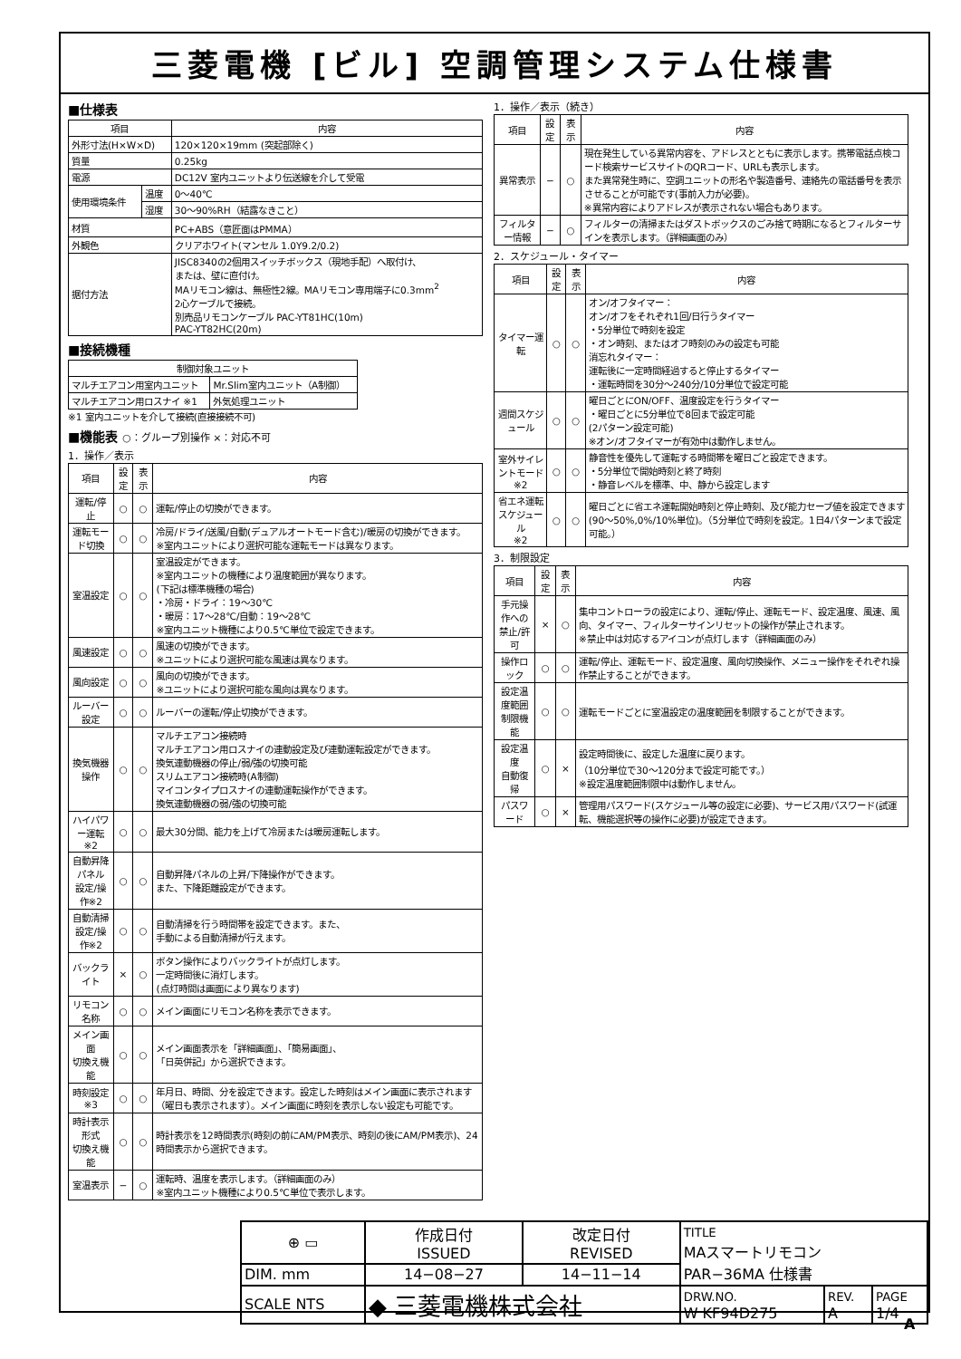三菱電機 [ビル] 空調管理システム仕様書
■仕様表
| 項目 | | 内容 |
| --- | --- | --- |
| 外形寸法(H×W×D) | | 120×120×19mm (突起部除く) |
| 質量 | | 0.25kg |
| 電源 | | DC12V 室内ユニットより伝送線を介して受電 |
| 使用環境条件 | 温度 | 0〜40℃ |
| | 湿度 | 30〜90%RH（結露なきこと） |
| 材質 | | PC+ABS（意匠面はPMMA） |
| 外観色 | | クリアホワイト(マンセル 1.0Y9.2/0.2) |
| 据付方法 | | JISC8340の2個用スイッチボックス（現地手配）へ取付け、 または、壁に直付け。 MAリモコン線は、無極性2線。MAリモコン専用端子に0.3mm<sup>2</sup> 2心ケーブルで接続。 別売品リモコンケーブル PAC-YT81HC(10m) PAC-YT82HC(20m) |
■接続機種
| 制御対象ユニット | |
| --- | --- |
| マルチエアコン用室内ユニット | Mr.Slim室内ユニット（A制御） |
| マルチエアコン用ロスナイ ※1 | 外気処理ユニット |
※1 室内ユニットを介して接続(直接接続不可)
■機能表 ○：グループ別操作 ×：対応不可
1．操作／表示
| 項目 | 設定 | 表示 | 内容 |
| --- | --- | --- | --- |
| 運転/停止 | ○ | ○ | 運転/停止の切換ができます。 |
| 運転モード切換 | ○ | ○ | 冷房/ドライ/送風/自動(デュアルオートモード含む)/暖房の切換ができます。 ※室内ユニットにより選択可能な運転モードは異なります。 |
| 室温設定 | ○ | ○ | 室温設定ができます。 ※室内ユニットの機種により温度範囲が異なります。 (下記は標準機種の場合) ・冷房・ドライ：19〜30℃ ・暖房：17〜28℃/自動：19〜28℃ ※室内ユニット機種により0.5℃単位で設定できます。 |
| 風速設定 | ○ | ○ | 風速の切換ができます。 ※ユニットにより選択可能な風速は異なります。 |
| 風向設定 | ○ | ○ | 風向の切換ができます。 ※ユニットにより選択可能な風向は異なります。 |
| ルーバー設定 | ○ | ○ | ルーバーの運転/停止切換ができます。 |
| 換気機器操作 | ○ | ○ | マルチエアコン接続時 マルチエアコン用ロスナイの連動設定及び連動運転設定ができます。 換気連動機器の停止/弱/強の切換可能 スリムエアコン接続時(A制御) マイコンタイプロスナイの連動運転操作ができます。 換気連動機器の弱/強の切換可能 |
| ハイパワー運転 ※2 | ○ | ○ | 最大30分間、能力を上げて冷房または暖房運転します。 |
| 自動昇降パネル 設定/操作※2 | ○ | ○ | 自動昇降パネルの上昇/下降操作ができます。 また、下降距離設定ができます。 |
| 自動清掃 設定/操作※2 | ○ | ○ | 自動清掃を行う時間帯を設定できます。また、 手動による自動清掃が行えます。 |
| バックライト | × | ○ | ボタン操作によりバックライトが点灯します。 一定時間後に消灯します。 (点灯時間は画面により異なります) |
| リモコン名称 | ○ | ○ | メイン画面にリモコン名称を表示できます。 |
| メイン画面 切換え機能 | ○ | ○ | メイン画面表示を「詳細画面」、「簡易画面」、 「日英併記」から選択できます。 |
| 時刻設定 ※3 | ○ | ○ | 年月日、時間、分を設定できます。設定した時刻はメイン画面に表示されます（曜日も表示されます）。メイン画面に時刻を表示しない設定も可能です。 |
| 時計表示形式 切換え機能 | ○ | ○ | 時計表示を12時間表示(時刻の前にAM/PM表示、時刻の後にAM/PM表示)、24時間表示から選択できます。 |
| 室温表示 | − | ○ | 運転時、温度を表示します。（詳細画面のみ） ※室内ユニット機種により0.5℃単位で表示します。 |
1．操作／表示（続き）
| 項目 | 設定 | 表示 | 内容 |
| --- | --- | --- | --- |
| 異常表示 | − | ○ | 現在発生している異常内容を、アドレスとともに表示します。携帯電話点検コード検索サービスサイトのQRコード、URLも表示します。 また異常発生時に、空調ユニットの形名や製造番号、連絡先の電話番号を表示させることが可能です(事前入力が必要)。 ※異常内容によりアドレスが表示されない場合もあります。 |
| フィルター情報 | − | ○ | フィルターの清掃またはダストボックスのごみ捨て時期になるとフィルターサインを表示します。（詳細画面のみ） |
2．スケジュール・タイマー
| 項目 | 設定 | 表示 | 内容 |
| --- | --- | --- | --- |
| タイマー運転 | ○ | ○ | オン/オフタイマー： オン/オフをそれぞれ1回/日行うタイマー ・5分単位で時刻を設定 ・オン時刻、またはオフ時刻のみの設定も可能 消忘れタイマー： 運転後に一定時間経過すると停止するタイマー ・運転時間を30分〜240分/10分単位で設定可能 |
| 週間スケジュール | ○ | ○ | 曜日ごとにON/OFF、温度設定を行うタイマー ・曜日ごとに5分単位で8回まで設定可能 (2パターン設定可能) ※オン/オフタイマーが有効中は動作しません。 |
| 室外サイレントモード ※2 | ○ | ○ | 静音性を優先して運転する時間帯を曜日ごと設定できます。 ・5分単位で開始時刻と終了時刻 ・静音レベルを標準、中、静から設定します |
| 省エネ運転 スケジュール ※2 | ○ | ○ | 曜日ごとに省エネ運転開始時刻と停止時刻、及び能力セーブ値を設定できます(90〜50%,0%/10%単位)。（5分単位で時刻を設定。1日4パターンまで設定可能。） |
3．制限設定
| 項目 | 設定 | 表示 | 内容 |
| --- | --- | --- | --- |
| 手元操作への 禁止/許可 | × | ○ | 集中コントローラの設定により、運転/停止、運転モード、設定温度、風速、風向、タイマー、フィルターサインリセットの操作が禁止されます。 ※禁止中は対応するアイコンが点灯します（詳細画面のみ） |
| 操作ロック | ○ | ○ | 運転/停止、運転モード、設定温度、風向切換操作、メニュー操作をそれぞれ操作禁止することができます。 |
| 設定温度範囲 制限機能 | ○ | ○ | 運転モードごとに室温設定の温度範囲を制限することができます。 |
| 設定温度 自動復帰 | ○ | × | 設定時間後に、設定した温度に戻ります。 （10分単位で30〜120分まで設定可能です。） ※設定温度範囲制限中は動作しません。 |
| パスワード | ○ | × | 管理用パスワード(スケジュール等の設定に必要)、サービス用パスワード(試運転、機能選択等の操作に必要)が設定できます。 |
| ⊕ ▭ | 作成日付 ISSUED | 改定日付 REVISED | TITLE MAスマートリモコン PAR−36MA 仕様書 | | |
| DIM. mm | 14−08−27 | 14−11−14 | | | |
| SCALE NTS | ◆ 三菱電機株式会社 | | DRW.NO. W KF94D275 | REV. A | PAGE 1/4 |
A